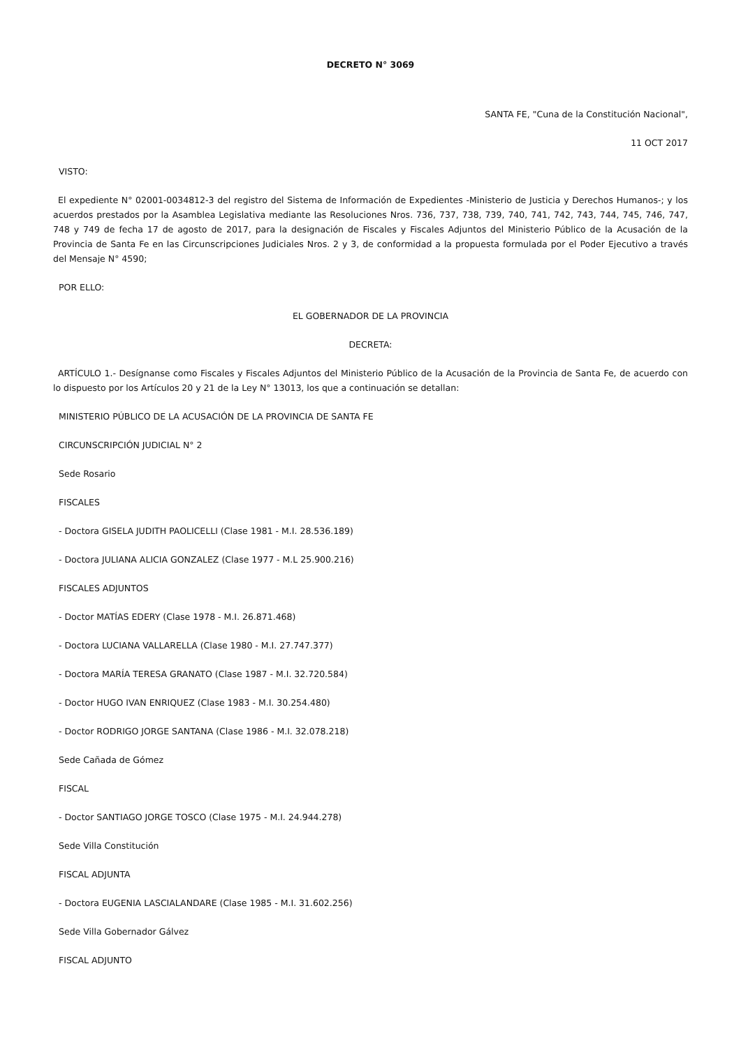DECRETO N° 3069
SANTA FE, "Cuna de la Constitución Nacional",
11 OCT 2017
VISTO:
El expediente N° 02001-0034812-3 del registro del Sistema de Información de Expedientes -Ministerio de Justicia y Derechos Humanos-; y los acuerdos prestados por la Asamblea Legislativa mediante las Resoluciones Nros. 736, 737, 738, 739, 740, 741, 742, 743, 744, 745, 746, 747, 748 y 749 de fecha 17 de agosto de 2017, para la designación de Fiscales y Fiscales Adjuntos del Ministerio Público de la Acusación de la Provincia de Santa Fe en las Circunscripciones Judiciales Nros. 2 y 3, de conformidad a la propuesta formulada por el Poder Ejecutivo a través del Mensaje N° 4590;
POR ELLO:
EL GOBERNADOR DE LA PROVINCIA
DECRETA:
ARTÍCULO 1.- Desígnanse como Fiscales y Fiscales Adjuntos del Ministerio Público de la Acusación de la Provincia de Santa Fe, de acuerdo con lo dispuesto por los Artículos 20 y 21 de la Ley N° 13013, los que a continuación se detallan:
MINISTERIO PÚBLICO DE LA ACUSACIÓN DE LA PROVINCIA DE SANTA FE
CIRCUNSCRIPCIÓN JUDICIAL N° 2
Sede Rosario
FISCALES
- Doctora GISELA JUDITH PAOLICELLI (Clase 1981 - M.I. 28.536.189)
- Doctora JULIANA ALICIA GONZALEZ (Clase 1977 - M.L 25.900.216)
FISCALES ADJUNTOS
- Doctor MATÍAS EDERY (Clase 1978 - M.I. 26.871.468)
- Doctora LUCIANA VALLARELLA (Clase 1980 - M.I. 27.747.377)
- Doctora MARÍA TERESA GRANATO (Clase 1987 - M.I. 32.720.584)
- Doctor HUGO IVAN ENRIQUEZ (Clase 1983 - M.I. 30.254.480)
- Doctor RODRIGO JORGE SANTANA (Clase 1986 - M.I. 32.078.218)
Sede Cañada de Gómez
FISCAL
- Doctor SANTIAGO JORGE TOSCO (Clase 1975 - M.I. 24.944.278)
Sede Villa Constitución
FISCAL ADJUNTA
- Doctora EUGENIA LASCIALANDARE (Clase 1985 - M.I. 31.602.256)
Sede Villa Gobernador Gálvez
FISCAL ADJUNTO